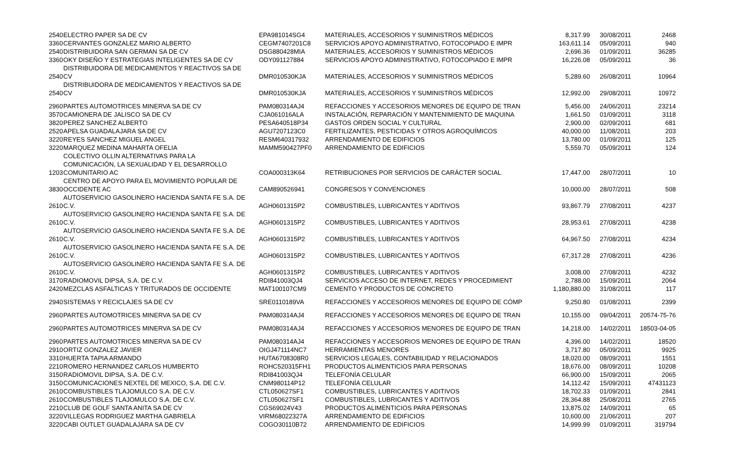| 2540 | ELECTRO PAPER SA DE CV | EPA981014SG4 | MATERIALES, ACCESORIOS Y SUMINISTROS MÉDICOS | 8,317.99 | 30/08/2011 | 2468 |
| 3360 | CERVANTES GONZALEZ MARIO ALBERTO | CEGM7407201C8 | SERVICIOS APOYO ADMINISTRATIVO, FOTOCOPIADO E IMPR | 163,611.14 | 05/09/2011 | 940 |
| 2540 | DISTRIBUIDORA SAN GERMAN SA DE CV | DSG880428MIA | MATERIALES, ACCESORIOS Y SUMINISTROS MÉDICOS | 2,696.36 | 01/09/2011 | 36285 |
| 3360 | OKY DISEÑO Y ESTRATEGIAS INTELIGENTES SA DE CV | ODY091127884 | SERVICIOS APOYO ADMINISTRATIVO, FOTOCOPIADO E IMPR | 16,226.08 | 05/09/2011 | 36 |
| 2540 | DISTRIBUIDORA DE MEDICAMENTOS Y REACTIVOS SA DE CV | DMR010530KJA | MATERIALES, ACCESORIOS Y SUMINISTROS MÉDICOS | 5,289.60 | 26/08/2011 | 10964 |
| 2540 | DISTRIBUIDORA DE MEDICAMENTOS Y REACTIVOS SA DE CV | DMR010530KJA | MATERIALES, ACCESORIOS Y SUMINISTROS MÉDICOS | 12,992.00 | 29/08/2011 | 10972 |
| 2960 | PARTES AUTOMOTRICES MINERVA SA DE CV | PAM080314AJ4 | REFACCIONES Y ACCESORIOS MENORES DE EQUIPO DE TRAN | 5,456.00 | 24/06/2011 | 23214 |
| 3570 | CAMIONERA DE JALISCO SA DE CV | CJA061016ALA | INSTALACIÓN, REPARACIÓN Y MANTENIMIENTO DE MAQUINA | 1,661.50 | 01/09/2011 | 3118 |
| 3820 | PEREZ SANCHEZ ALBERTO | PESA640518P34 | GASTOS ORDEN SOCIAL Y CULTURAL | 2,900.00 | 02/09/2011 | 681 |
| 2520 | APELSA GUADALAJARA SA DE CV | AGU7207123C0 | FERTILIZANTES, PESTICIDAS Y OTROS AGROQUÍMICOS | 40,000.00 | 11/08/2011 | 203 |
| 3220 | REYES SANCHEZ MIGUEL ANGEL | RESM640317932 | ARRENDAMIENTO DE EDIFICIOS | 13,780.00 | 01/09/2011 | 125 |
| 3220 | MARQUEZ MEDINA MAHARTA OFELIA | MAMM590427PF0 | ARRENDAMIENTO DE EDIFICIOS | 5,559.70 | 05/09/2011 | 124 |
| 1203 | COLECTIVO OLLIN ALTERNATIVAS PARA LA COMUNICACIÓN, LA SEXUALIDAD Y EL DESARROLLO COMUNITARIO AC | COA000313K64 | RETRIBUCIONES POR SERVICIOS DE CARÁCTER SOCIAL | 17,447.00 | 28/07/2011 | 10 |
| 3830 | CENTRO DE APOYO PARA EL MOVIMIENTO POPULAR DE OCCIDENTE AC | CAM890526941 | CONGRESOS Y CONVENCIONES | 10,000.00 | 28/07/2011 | 508 |
| 2610 | AUTOSERVICIO GASOLINERO HACIENDA SANTA FE S.A. DE C.V. | AGH0601315P2 | COMBUSTIBLES, LUBRICANTES Y ADITIVOS | 93,867.79 | 27/08/2011 | 4237 |
| 2610 | AUTOSERVICIO GASOLINERO HACIENDA SANTA FE S.A. DE C.V. | AGH0601315P2 | COMBUSTIBLES, LUBRICANTES Y ADITIVOS | 28,953.61 | 27/08/2011 | 4238 |
| 2610 | AUTOSERVICIO GASOLINERO HACIENDA SANTA FE S.A. DE C.V. | AGH0601315P2 | COMBUSTIBLES, LUBRICANTES Y ADITIVOS | 64,967.50 | 27/08/2011 | 4234 |
| 2610 | AUTOSERVICIO GASOLINERO HACIENDA SANTA FE S.A. DE C.V. | AGH0601315P2 | COMBUSTIBLES, LUBRICANTES Y ADITIVOS | 67,317.28 | 27/08/2011 | 4236 |
| 2610 | AUTOSERVICIO GASOLINERO HACIENDA SANTA FE S.A. DE C.V. | AGH0601315P2 | COMBUSTIBLES, LUBRICANTES Y ADITIVOS | 3,008.00 | 27/08/2011 | 4232 |
| 3170 | RADIOMOVIL DIPSA, S.A. DE C.V. | RDI841003QJ4 | SERVICIOS ACCESO DE INTERNET, REDES Y PROCEDIMIENT | 2,788.00 | 15/09/2011 | 2064 |
| 2420 | MEZCLAS ASFALTICAS Y TRITURADOS DE OCCIDENTE | MAT100107CM9 | CEMENTO Y PRODUCTOS DE CONCRETO | 1,180,880.00 | 31/08/2011 | 117 |
| 2940 | SISTEMAS Y RECICLAJES SA DE CV | SRE0110189VA | REFACCIONES Y ACCESORIOS MENORES DE EQUIPO DE CÓMP | 9,250.80 | 01/08/2011 | 2399 |
| 2960 | PARTES AUTOMOTRICES MINERVA SA DE CV | PAM080314AJ4 | REFACCIONES Y ACCESORIOS MENORES DE EQUIPO DE TRAN | 10,155.00 | 09/04/2011 | 20574-75-76 |
| 2960 | PARTES AUTOMOTRICES MINERVA SA DE CV | PAM080314AJ4 | REFACCIONES Y ACCESORIOS MENORES DE EQUIPO DE TRAN | 14,218.00 | 14/02/2011 | 18503-04-05 |
| 2960 | PARTES AUTOMOTRICES MINERVA SA DE CV | PAM080314AJ4 | REFACCIONES Y ACCESORIOS MENORES DE EQUIPO DE TRAN | 4,396.00 | 14/02/2011 | 18520 |
| 2910 | ORTIZ GONZALEZ JAVIER | OIGJ471114NC7 | HERRAMIENTAS MENORES | 3,717.80 | 05/09/2011 | 9925 |
| 3310 | HUERTA TAPIA ARMANDO | HUTA6708308R0 | SERVICIOS LEGALES, CONTABILIDAD Y RELACIONADOS | 18,020.00 | 08/09/2011 | 1551 |
| 2210 | ROMERO HERNANDEZ CARLOS HUMBERTO | ROHC520315FH1 | PRODUCTOS ALIMENTICIOS PARA PERSONAS | 18,676.00 | 08/09/2011 | 10208 |
| 3150 | RADIOMOVIL DIPSA, S.A. DE C.V. | RDI841003QJ4 | TELEFONÍA CELULAR | 66,900.00 | 15/09/2011 | 2065 |
| 3150 | COMUNICACIONES NEXTEL DE MEXICO, S.A. DE C.V. | CNM980114P12 | TELEFONÍA CELULAR | 14,112.42 | 15/09/2011 | 47431123 |
| 2610 | COMBUSTIBLES TLAJOMULCO S.A. DE C.V. | CTL050627SF1 | COMBUSTIBLES, LUBRICANTES Y ADITIVOS | 18,702.33 | 01/09/2011 | 2841 |
| 2610 | COMBUSTIBLES TLAJOMULCO S.A. DE C.V. | CTL050627SF1 | COMBUSTIBLES, LUBRICANTES Y ADITIVOS | 28,364.88 | 25/08/2011 | 2765 |
| 2210 | CLUB DE GOLF SANTA ANITA SA DE CV | CGS69024V43 | PRODUCTOS ALIMENTICIOS PARA PERSONAS | 13,875.02 | 14/09/2011 | 65 |
| 3220 | VILLEGAS RODRIGUEZ MARTHA GABRIELA | VIRM68022327A | ARRENDAMIENTO DE EDIFICIOS | 10,600.00 | 21/06/2011 | 207 |
| 3220 | CABI OUTLET GUADALAJARA SA DE CV | COGO30110B72 | ARRENDAMIENTO DE EDIFICIOS | 14,999.99 | 01/09/2011 | 319794 |